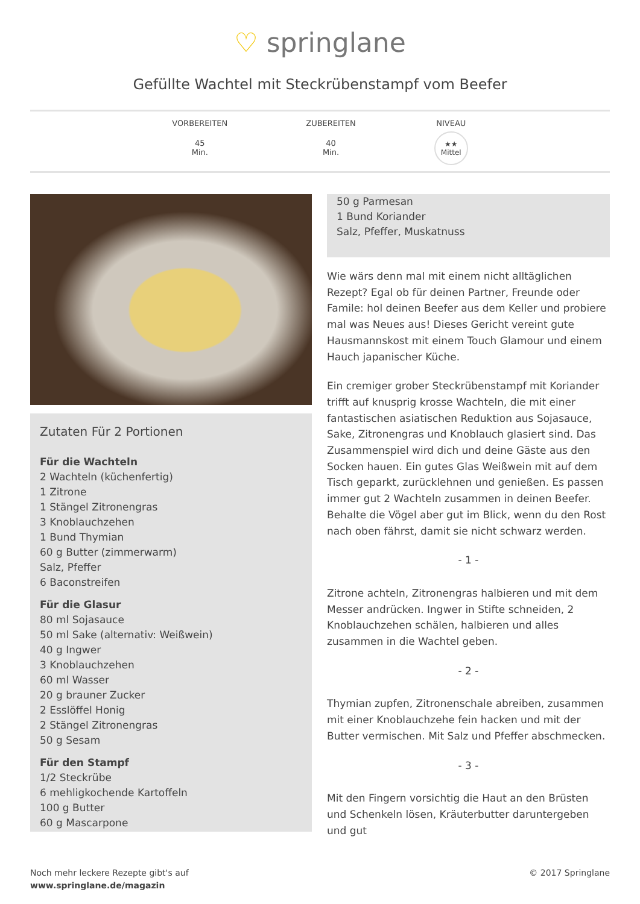♡ springlane
Gefüllte Wachtel mit Steckrübenstampf vom Beefer
VORBEREITEN
45
Min.
ZUBEREITEN
40
Min.
NIVEAU
★★
Mittel
Zutaten Für 2 Portionen
Für die Wachteln
2 Wachteln (küchenfertig)
1 Zitrone
1 Stängel Zitronengras
3 Knoblauchzehen
1 Bund Thymian
60 g Butter (zimmerwarm)
Salz, Pfeffer
6 Baconstreifen
Für die Glasur
80 ml Sojasauce
50 ml Sake (alternativ: Weißwein)
40 g Ingwer
3 Knoblauchzehen
60 ml Wasser
20 g brauner Zucker
2 Esslöffel Honig
2 Stängel Zitronengras
50 g Sesam
Für den Stampf
1/2 Steckrübe
6 mehligkochende Kartoffeln
100 g Butter
60 g Mascarpone
50 g Parmesan
1 Bund Koriander
Salz, Pfeffer, Muskatnuss
Wie wärs denn mal mit einem nicht alltäglichen Rezept? Egal ob für deinen Partner, Freunde oder Famile: hol deinen Beefer aus dem Keller und probiere mal was Neues aus! Dieses Gericht vereint gute Hausmannskost mit einem Touch Glamour und einem Hauch japanischer Küche.
Ein cremiger grober Steckrübenstampf mit Koriander trifft auf knusprig krosse Wachteln, die mit einer fantastischen asiatischen Reduktion aus Sojasauce, Sake, Zitronengras und Knoblauch glasiert sind. Das Zusammenspiel wird dich und deine Gäste aus den Socken hauen. Ein gutes Glas Weißwein mit auf dem Tisch geparkt, zurücklehnen und genießen. Es passen immer gut 2 Wachteln zusammen in deinen Beefer. Behalte die Vögel aber gut im Blick, wenn du den Rost nach oben fährst, damit sie nicht schwarz werden.
- 1 -
Zitrone achteln, Zitronengras halbieren und mit dem Messer andrücken. Ingwer in Stifte schneiden, 2 Knoblauchzehen schälen, halbieren und alles zusammen in die Wachtel geben.
- 2 -
Thymian zupfen, Zitronenschale abreiben, zusammen mit einer Knoblauchzehe fein hacken und mit der Butter vermischen. Mit Salz und Pfeffer abschmecken.
- 3 -
Mit den Fingern vorsichtig die Haut an den Brüsten und Schenkeln lösen, Kräuterbutter daruntergeben und gut
Noch mehr leckere Rezepte gibt's auf
www.springlane.de/magazin
© 2017 Springlane